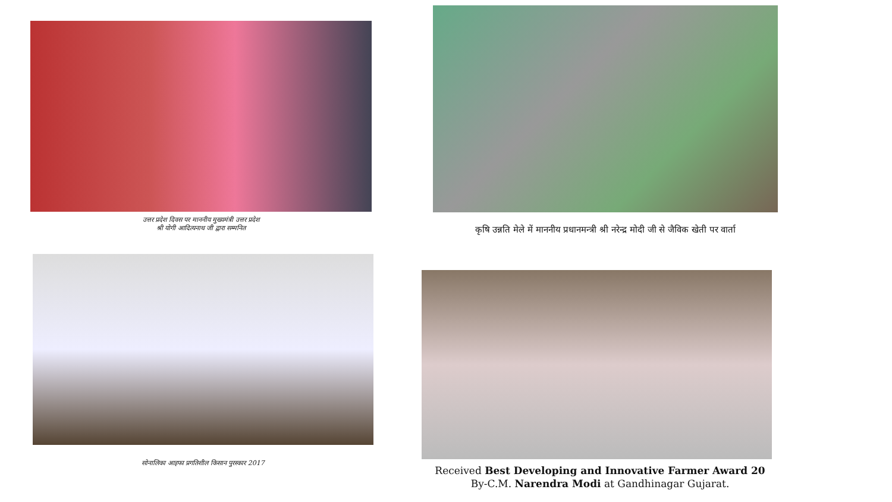उत्तर प्रदेश दिवस पर माननीय मुख्यमंत्री उत्तर प्रदेश
श्री योगी आदित्यनाथ जी द्वारा सम्मनित
कृषि उन्नति मेले में माननीय प्रधानमन्त्री श्री नरेन्द्र मोदी जी से जैविक खेती पर वार्ता
सोनालिका आइफा प्रगतिशील किसान पुरस्कार 2017
Received Best Developing and Innovative Farmer Award 20
By-C.M. Narendra Modi at Gandhinagar Gujarat.